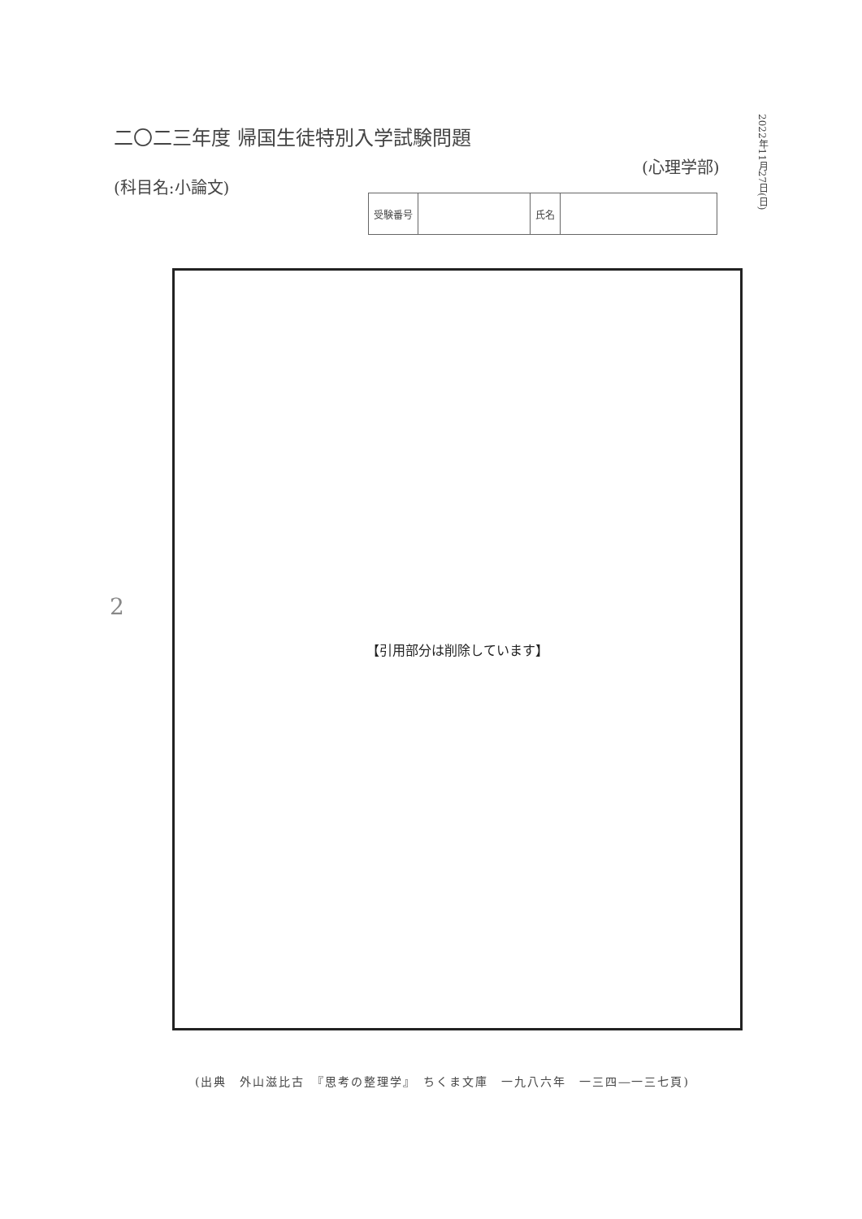二〇二三年度 帰国生徒特別入学試験問題
(科目名:小論文)
2022年11月27日(日)
(心理学部)
| 受験番号 | | 氏名 | |
2
【引用部分は削除しています】
(出典　外山滋比古　『思考の整理学』　ちくま文庫　一九八六年　一三四―一三七頁)